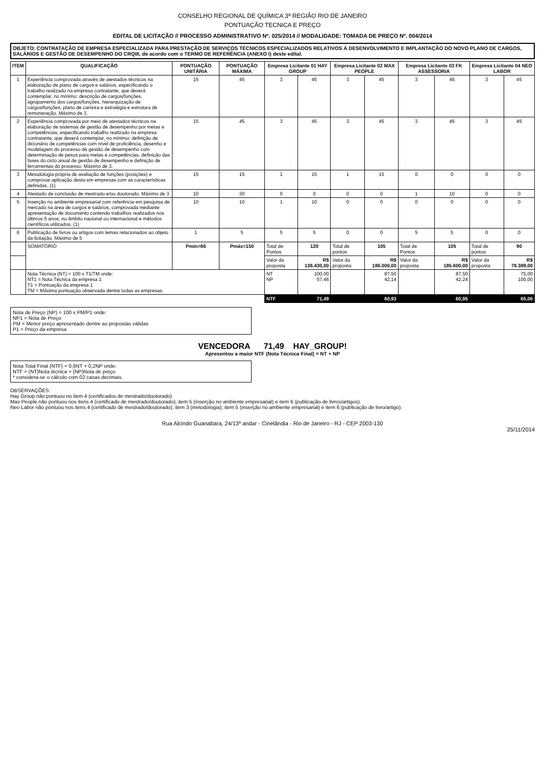CONSELHO REGIONAL DE QUÍMICA 3ª REGIÃO RIO DE JANEIRO
PONTUAÇÃO TECNICA E PREÇO
EDITAL DE LICITAÇÃO // PROCESSO ADMINISTRATIVO Nº. 025/2014 // MODALIDADE: TOMADA DE PREÇO Nº. 004/2014
OBJETO: CONTRATAÇÃO DE EMPRESA ESPECIALIZADA PARA PRESTAÇÃO DE SERVIÇOS TÉCNICOS ESPECIALIZADOS RELATIVOS À DESENVOLVIMENTO E IMPLANTAÇÃO DO NOVO PLANO DE CARGOS, SALÁRIOS E GESTÃO DE DESEMPENHO DO CRQIII, de acordo com o TERMO DE REFERÊNCIA (ANEXO I) deste edital.
| ITEM | QUALIFICAÇÃO | PONTUAÇÃO UNITÁRIA | PONTUAÇÃO MÁXIMA | Empresa Licitante 01 HAY GROUP | | Empresa Licitante 02 MAX PEOPLE | | Empresa Licitante 03 FK ASSESSORIA | | Empresa Licitante 04 NEO LABOR | |
| --- | --- | --- | --- | --- | --- | --- | --- | --- | --- | --- | --- |
| 1 | Experiência comprovada através de atestados técnicos na elaboração de plano de cargos e salários, especificando o trabalho realizado na empresa contratante, que deverá contemplar, no mínimo: descrição de cargos/funções, agrupamento dos cargos/funções, hierarquização de cargos/funções, plano de carreira e estratégia e estrutura de remuneração. Máximo de 3. | 15 | 45 | 3 | 45 | 3 | 45 | 3 | 45 | 3 | 45 |
| 2 | Experiência comprovada por meio de atestados técnicos na elaboração de sistemas de gestão de desempenho por metas e competências, especificando trabalho realizado na empresa contratante, que deverá contemplar, no mínimo: definição de dicionário de competências com nível de proficiência, desenho e modelagem do processo de gestão de desempenho com determinação de pesos para metas e competências, definição das fases do ciclo anual de gestão de desempenho e definição de ferramentas do processo. Máximo de 3. | 15 | 45 | 3 | 45 | 3 | 45 | 3 | 45 | 3 | 45 |
| 3 | Metodologia própria de avaliação de funções (posições) e comprovar aplicação desta em empresas com as características definidas. (1) | 15 | 15 | 1 | 15 | 1 | 15 | 0 | 0 | 0 | 0 |
| 4 | Atestado de conclusão de mestrado e/ou doutorado. Máximo de 3 | 10 | 30 | 0 | 0 | 0 | 0 | 1 | 10 | 0 | 0 |
| 5 | Inserção no ambiente empresarial com referência em pesquisa de mercado na área de cargos e salários, comprovada mediante apresentação de documento contendo trabalhos realizados nos últimos 5 anos, no âmbito nacional ou internacional e métodos científicos utilizados. (1) | 10 | 10 | 1 | 10 | 0 | 0 | 0 | 0 | 0 | 0 |
| 6 | Publicação de livros ou artigos com temas relacionados ao objeto da licitação. Máximo de 5 | 1 | 5 | 5 | 5 | 0 | 0 | 5 | 5 | 0 | 0 |
| | SOMATÓRIO | Pmin=66 | Pmáx=150 | Total de Pontos | 120 | Total de pontos | 105 | Total de Pontos | 105 | Total de pontos | 90 |
| | | | | Valor da proposta | R$ 136.430,00 | Valor da proposta | R$ 186.000,00 | Valor da proposta | R$ 185.600,00 | Valor da proposta | R$ 78.389,00 |
| | Nota Técnica (NT) = 100 x T1/TM onde: NT1 = Nota Técnica da empresa 1 T1 = Pontuação da empresa 1 TM = Máxima pontuação observada dentre todas as empresas. | | | NT NP | 100,00 57,46 | | 87,50 42,14 | | 87,50 42,24 | | 75,00 100,00 |
| | | | | NTF | 71,49 | | 60,93 | | 60,95 | | 65,00 |
Nota de Preço (NP) = 100 x PM/P1 onde:
NP1 = Nota de Preço
PM = Menor preço apresentado dentre as propostas válidas
P1 = Preço da empresa
VENCEDORA 71,49 HAY_GROUP!
Apresentou a maior NTF (Nota Técnica Final) = NT + NP
Nota Total Final (NTF) = 0,6NT + 0,2NP onde:
NTF = (NT)Nota técnica + (NP)Nota de preço
* considera-se o cálculo com 02 casas decimais.
OBSERVAÇÕES:
Hay Group não pontuou no item 4 (certificados de mestrado/doutorado)
Max People não pontuou nos itens 4 (certificado de mestrado/doutorado); item 5 (inserção no ambiente empresarial) e item 6 (publicação de livros/artigos).
Neo Labor não pontuou nos itens 4 (certificado de mestrado/doutorado); item 3 (metodologia); item 5 (inserção no ambiente empresarial) e item 6 (publicação de livro/artigo).
Rua Alcindo Guanabara, 24/13º andar - Cinelândia - Rio de Janeiro - RJ - CEP 2003-130
25/11/2014